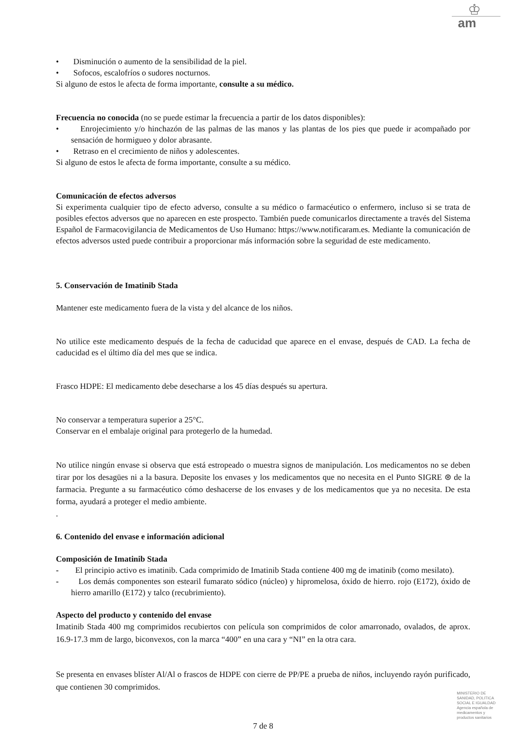♔
am
• Disminución o aumento de la sensibilidad de la piel.
• Sofocos, escalofríos o sudores nocturnos.
Si alguno de estos le afecta de forma importante, consulte a su médico.
Frecuencia no conocida (no se puede estimar la frecuencia a partir de los datos disponibles):
• Enrojecimiento y/o hinchazón de las palmas de las manos y las plantas de los pies que puede ir acompañado por sensación de hormigueo y dolor abrasante.
• Retraso en el crecimiento de niños y adolescentes.
Si alguno de estos le afecta de forma importante, consulte a su médico.
Comunicación de efectos adversos
Si experimenta cualquier tipo de efecto adverso, consulte a su médico o farmacéutico o enfermero, incluso si se trata de posibles efectos adversos que no aparecen en este prospecto. También puede comunicarlos directamente a través del Sistema Español de Farmacovigilancia de Medicamentos de Uso Humano: https://www.notificaram.es. Mediante la comunicación de efectos adversos usted puede contribuir a proporcionar más información sobre la seguridad de este medicamento.
5. Conservación de Imatinib Stada
Mantener este medicamento fuera de la vista y del alcance de los niños.
No utilice este medicamento después de la fecha de caducidad que aparece en el envase, después de CAD. La fecha de caducidad es el último día del mes que se indica.
Frasco HDPE: El medicamento debe desecharse a los 45 días después su apertura.
No conservar a temperatura superior a 25°C.
Conservar en el embalaje original para protegerlo de la humedad.
No utilice ningún envase si observa que está estropeado o muestra signos de manipulación. Los medicamentos no se deben tirar por los desagües ni a la basura. Deposite los envases y los medicamentos que no necesita en el Punto SIGRE ⊛ de la farmacia. Pregunte a su farmacéutico cómo deshacerse de los envases y de los medicamentos que ya no necesita. De esta forma, ayudará a proteger el medio ambiente.
.
6. Contenido del envase e información adicional
Composición de Imatinib Stada
- El principio activo es imatinib. Cada comprimido de Imatinib Stada contiene 400 mg de imatinib (como mesilato).
- Los demás componentes son estearil fumarato sódico (núcleo) y hipromelosa, óxido de hierro. rojo (E172), óxido de hierro amarillo (E172) y talco (recubrimiento).
Aspecto del producto y contenido del envase
Imatinib Stada 400 mg comprimidos recubiertos con película son comprimidos de color amarronado, ovalados, de aprox. 16.9-17.3 mm de largo, biconvexos, con la marca “400” en una cara y “NI” en la otra cara.
Se presenta en envases blíster Al/Al o frascos de HDPE con cierre de PP/PE a prueba de niños, incluyendo rayón purificado, que contienen 30 comprimidos.
7 de 8
MINISTERIO DE
SANIDAD, POLITICA
SOCIAL E IGUALDAD
Agencia española de
medicamentos y
productos sanitarios